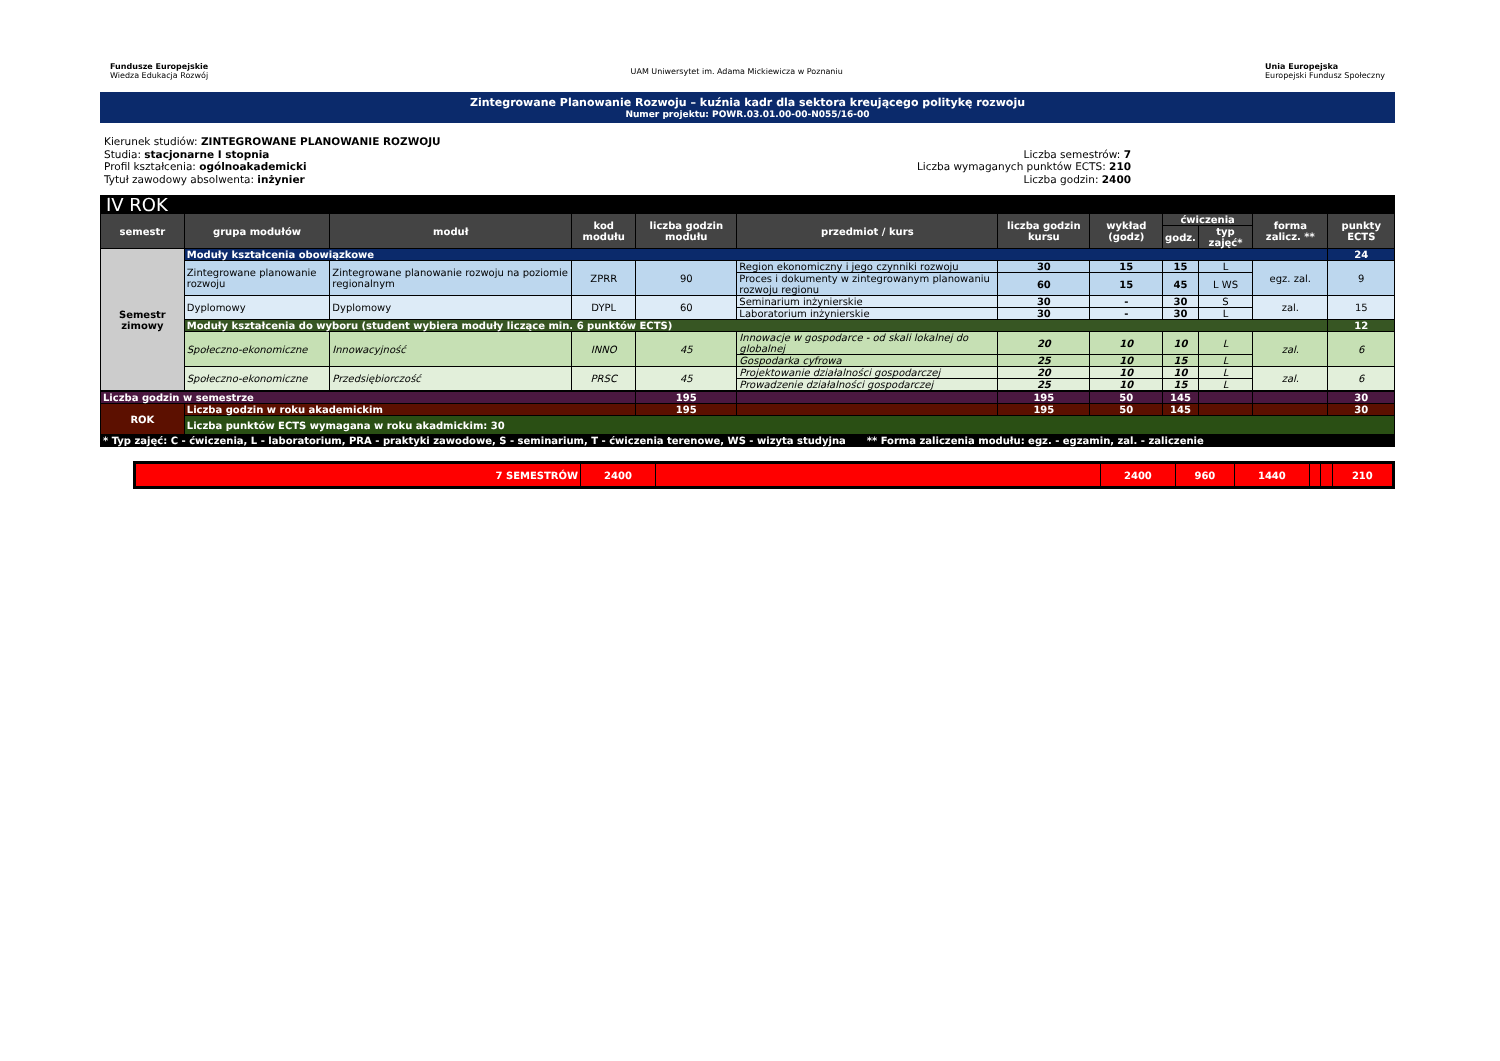Fundusze Europejskie
Wiedza Edukacja Rozwój UAM Uniwersytet im. Adama Mickiewicza w Poznaniu Unia Europejska
Europejski Fundusz Społeczny
Zintegrowane Planowanie Rozwoju – kuźnia kadr dla sektora kreującego politykę rozwoju
Numer projektu: POWR.03.01.00-00-N055/16-00
Kierunek studiów: ZINTEGROWANE PLANOWANIE ROZWOJU
Studia: stacjonarne I stopnia
Profil kształcenia: ogólnoakademicki
Tytuł zawodowy absolwenta: inżynier
Liczba semestrów: 7
Liczba wymaganych punktów ECTS: 210
Liczba godzin: 2400
| IV ROK | | | | | | | | | | | |
| semestr | grupa modułów | moduł | kod modułu | liczba godzin modułu | przedmiot / kurs | liczba godzin kursu | wykład (godz) | ćwiczenia | | forma zalicz. ** | punkty ECTS |
| | | | | | | | | godz. | typ zajęć* | | |
| Semestr zimowy | Moduły kształcenia obowiązkowe | | | | | | | | | | 24 |
| | Zintegrowane planowanie rozwoju | Zintegrowane planowanie rozwoju na poziomie regionalnym | ZPRR | 90 | Region ekonomiczny i jego czynniki rozwoju | 30 | 15 | 15 | L | egz. zal. | 9 |
| | | | | | Proces i dokumenty w zintegrowanym planowaniu rozwoju regionu | 60 | 15 | 45 | L WS | | |
| | Dyplomowy | Dyplomowy | DYPL | 60 | Seminarium inżynierskie | 30 | - | 30 | S | zal. | 15 |
| | | | | | Laboratorium inżynierskie | 30 | - | 30 | L | | |
| | Moduły kształcenia do wyboru (student wybiera moduły liczące min. 6 punktów ECTS) | | | | | | | | | | 12 |
| | Społeczno-ekonomiczne | Innowacyjność | INNO | 45 | Innowacje w gospodarce - od skali lokalnej do globalnej | 20 | 10 | 10 | L | zal. | 6 |
| | | | | | Gospodarka cyfrowa | 25 | 10 | 15 | L | | |
| | Społeczno-ekonomiczne | Przedsiębiorczość | PRSC | 45 | Projektowanie działalności gospodarczej | 20 | 10 | 10 | L | zal. | 6 |
| | | | | | Prowadzenie działalności gospodarczej | 25 | 10 | 15 | L | | |
| Liczba godzin w semestrze | | | | 195 | | 195 | 50 | 145 | | | 30 |
| ROK | Liczba godzin w roku akademickim | | | 195 | | 195 | 50 | 145 | | | 30 |
| | Liczba punktów ECTS wymagana w roku akadmickim: 30 | | | | | | | | | | |
| * Typ zajęć: C - ćwiczenia, L - laboratorium, PRA - praktyki zawodowe, S - seminarium, T - ćwiczenia terenowe, WS - wizyta studyjna ** Forma zaliczenia modułu: egz. - egzamin, zal. - zaliczenie | | | | | | | | | | | |
| 7 SEMESTRÓW | 2400 | | 2400 | 960 | 1440 | | | 210 |